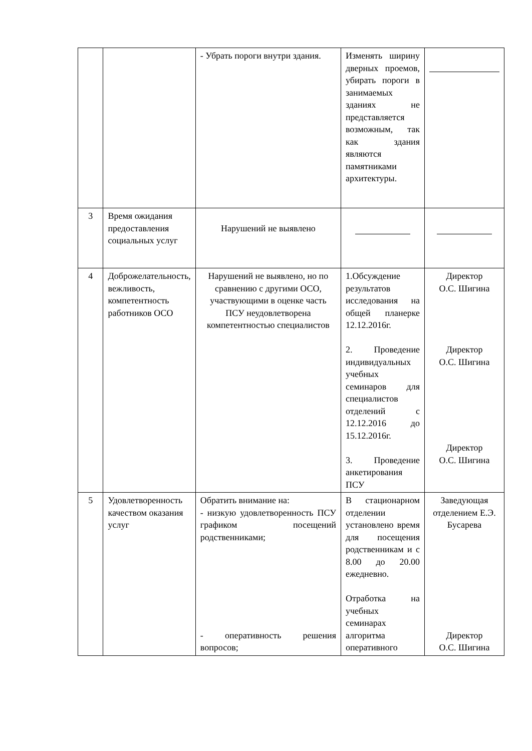| | | - Убрать пороги внутри здания. | Изменять ширину дверных проемов, убирать пороги в занимаемых зданиях не представляется возможным, так как здания являются памятниками архитектуры. | |
| 3 | Время ожидания предоставления социальных услуг | Нарушений не выявлено | | |
| 4 | Доброжелательность, вежливость, компетентность работников ОСО | Нарушений не выявлено, но по сравнению с другими ОСО, участвующими в оценке часть ПСУ неудовлетворена компетентностью специалистов | 1.Обсуждение результатов исследования на общей планерке 12.12.2016г. 2. Проведение индивидуальных учебных семинаров для специалистов отделений с 12.12.2016 до 15.12.2016г. 3. Проведение анкетирования ПСУ | Директор О.С. Шигина Директор О.С. Шигина Директор О.С. Шигина |
| 5 | Удовлетворенность качеством оказания услуг | Обратить внимание на: - низкую удовлетворенность ПСУ графиком посещений родственниками; - оперативность решения вопросов; | В стационарном отделении установлено время для посещения родственникам и с 8.00 до 20.00 ежедневно. Отработка на учебных семинарах алгоритма оперативного | Заведующая отделением Е.Э. Бусарева Директор О.С. Шигина |